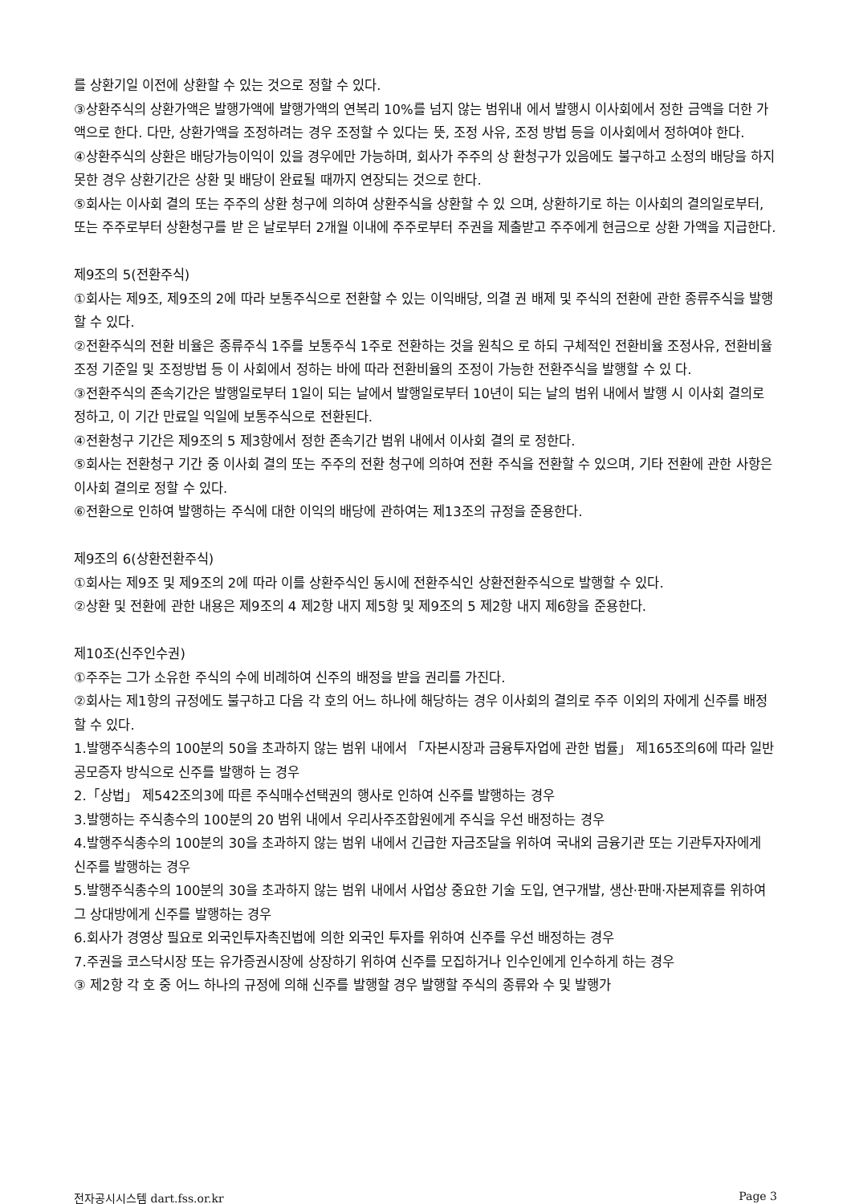를 상환기일 이전에 상환할 수 있는 것으로 정할 수 있다.
③상환주식의 상환가액은 발행가액에 발행가액의 연복리 10%를 넘지 않는 범위내 에서 발행시 이사회에서 정한 금액을 더한 가액으로 한다. 다만, 상환가액을 조정하려는 경우 조정할 수 있다는 뜻, 조정 사유, 조정 방법 등을 이사회에서 정하여야 한다.
④상환주식의 상환은 배당가능이익이 있을 경우에만 가능하며, 회사가 주주의 상 환청구가 있음에도 불구하고 소정의 배당을 하지 못한 경우 상환기간은 상환 및 배당이 완료될 때까지 연장되는 것으로 한다.
⑤회사는 이사회 결의 또는 주주의 상환 청구에 의하여 상환주식을 상환할 수 있 으며, 상환하기로 하는 이사회의 결의일로부터, 또는 주주로부터 상환청구를 받 은 날로부터 2개월 이내에 주주로부터 주권을 제출받고 주주에게 현금으로 상환 가액을 지급한다.
제9조의 5(전환주식)
①회사는 제9조, 제9조의 2에 따라 보통주식으로 전환할 수 있는 이익배당, 의결 권 배제 및 주식의 전환에 관한 종류주식을 발행할 수 있다.
②전환주식의 전환 비율은 종류주식 1주를 보통주식 1주로 전환하는 것을 원칙으 로 하되 구체적인 전환비율 조정사유, 전환비율 조정 기준일 및 조정방법 등 이 사회에서 정하는 바에 따라 전환비율의 조정이 가능한 전환주식을 발행할 수 있 다.
③전환주식의 존속기간은 발행일로부터 1일이 되는 날에서 발행일로부터 10년이 되는 날의 범위 내에서 발행 시 이사회 결의로 정하고, 이 기간 만료일 익일에 보통주식으로 전환된다.
④전환청구 기간은 제9조의 5 제3항에서 정한 존속기간 범위 내에서 이사회 결의 로 정한다.
⑤회사는 전환청구 기간 중 이사회 결의 또는 주주의 전환 청구에 의하여 전환 주식을 전환할 수 있으며, 기타 전환에 관한 사항은 이사회 결의로 정할 수 있다.
⑥전환으로 인하여 발행하는 주식에 대한 이익의 배당에 관하여는 제13조의 규정을 준용한다.
제9조의 6(상환전환주식)
①회사는 제9조 및 제9조의 2에 따라 이를 상환주식인 동시에 전환주식인 상환전환주식으로 발행할 수 있다.
②상환 및 전환에 관한 내용은 제9조의 4 제2항 내지 제5항 및 제9조의 5 제2항 내지 제6항을 준용한다.
제10조(신주인수권)
①주주는 그가 소유한 주식의 수에 비례하여 신주의 배정을 받을 권리를 가진다.
②회사는 제1항의 규정에도 불구하고 다음 각 호의 어느 하나에 해당하는 경우 이사회의 결의로 주주 이외의 자에게 신주를 배정할 수 있다.
1.발행주식총수의 100분의 50을 초과하지 않는 범위 내에서 「자본시장과 금융투자업에 관한 법률」 제165조의6에 따라 일반공모증자 방식으로 신주를 발행하 는 경우
2.「상법」 제542조의3에 따른 주식매수선택권의 행사로 인하여 신주를 발행하는 경우
3.발행하는 주식총수의 100분의 20 범위 내에서 우리사주조합원에게 주식을 우선 배정하는 경우
4.발행주식총수의 100분의 30을 초과하지 않는 범위 내에서 긴급한 자금조달을 위하여 국내외 금융기관 또는 기관투자자에게 신주를 발행하는 경우
5.발행주식총수의 100분의 30을 초과하지 않는 범위 내에서 사업상 중요한 기술 도입, 연구개발, 생산·판매·자본제휴를 위하여 그 상대방에게 신주를 발행하는 경우
6.회사가 경영상 필요로 외국인투자촉진법에 의한 외국인 투자를 위하여 신주를 우선 배정하는 경우
7.주권을 코스닥시장 또는 유가증권시장에 상장하기 위하여 신주를 모집하거나 인수인에게 인수하게 하는 경우
③ 제2항 각 호 중 어느 하나의 규정에 의해 신주를 발행할 경우 발행할 주식의 종류와 수 및 발행가
전자공시시스템 dart.fss.or.kr Page 3